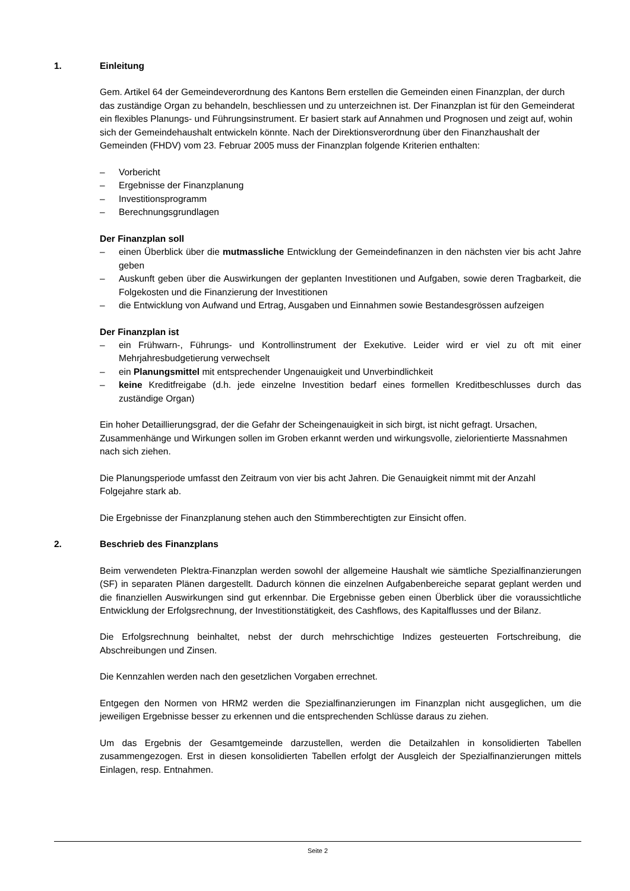1. Einleitung
Gem. Artikel 64 der Gemeindeverordnung des Kantons Bern erstellen die Gemeinden einen Finanzplan, der durch das zuständige Organ zu behandeln, beschliessen und zu unterzeichnen ist. Der Finanzplan ist für den Gemeinderat ein flexibles Planungs- und Führungsinstrument. Er basiert stark auf Annahmen und Prognosen und zeigt auf, wohin sich der Gemeindehaushalt entwickeln könnte. Nach der Direktionsverordnung über den Finanzhaushalt der Gemeinden (FHDV) vom 23. Februar 2005 muss der Finanzplan folgende Kriterien enthalten:
– Vorbericht
– Ergebnisse der Finanzplanung
– Investitionsprogramm
– Berechnungsgrundlagen
Der Finanzplan soll
– einen Überblick über die mutmassliche Entwicklung der Gemeindefinanzen in den nächsten vier bis acht Jahre geben
– Auskunft geben über die Auswirkungen der geplanten Investitionen und Aufgaben, sowie deren Tragbarkeit, die Folgekosten und die Finanzierung der Investitionen
– die Entwicklung von Aufwand und Ertrag, Ausgaben und Einnahmen sowie Bestandesgrössen aufzeigen
Der Finanzplan ist
– ein Frühwarn-, Führungs- und Kontrollinstrument der Exekutive. Leider wird er viel zu oft mit einer Mehrjahresbudgetierung verwechselt
– ein Planungsmittel mit entsprechender Ungenauigkeit und Unverbindlichkeit
– keine Kreditfreigabe (d.h. jede einzelne Investition bedarf eines formellen Kreditbeschlusses durch das zuständige Organ)
Ein hoher Detaillierungsgrad, der die Gefahr der Scheingenauigkeit in sich birgt, ist nicht gefragt. Ursachen, Zusammenhänge und Wirkungen sollen im Groben erkannt werden und wirkungsvolle, zielorientierte Massnahmen nach sich ziehen.
Die Planungsperiode umfasst den Zeitraum von vier bis acht Jahren. Die Genauigkeit nimmt mit der Anzahl Folgejahre stark ab.
Die Ergebnisse der Finanzplanung stehen auch den Stimmberechtigten zur Einsicht offen.
2. Beschrieb des Finanzplans
Beim verwendeten Plektra-Finanzplan werden sowohl der allgemeine Haushalt wie sämtliche Spezialfinanzierungen (SF) in separaten Plänen dargestellt. Dadurch können die einzelnen Aufgabenbereiche separat geplant werden und die finanziellen Auswirkungen sind gut erkennbar. Die Ergebnisse geben einen Überblick über die voraussichtliche Entwicklung der Erfolgsrechnung, der Investitionstätigkeit, des Cashflows, des Kapitalflusses und der Bilanz.
Die Erfolgsrechnung beinhaltet, nebst der durch mehrschichtige Indizes gesteuerten Fortschreibung, die Abschreibungen und Zinsen.
Die Kennzahlen werden nach den gesetzlichen Vorgaben errechnet.
Entgegen den Normen von HRM2 werden die Spezialfinanzierungen im Finanzplan nicht ausgeglichen, um die jeweiligen Ergebnisse besser zu erkennen und die entsprechenden Schlüsse daraus zu ziehen.
Um das Ergebnis der Gesamtgemeinde darzustellen, werden die Detailzahlen in konsolidierten Tabellen zusammengezogen. Erst in diesen konsolidierten Tabellen erfolgt der Ausgleich der Spezialfinanzierungen mittels Einlagen, resp. Entnahmen.
Seite 2